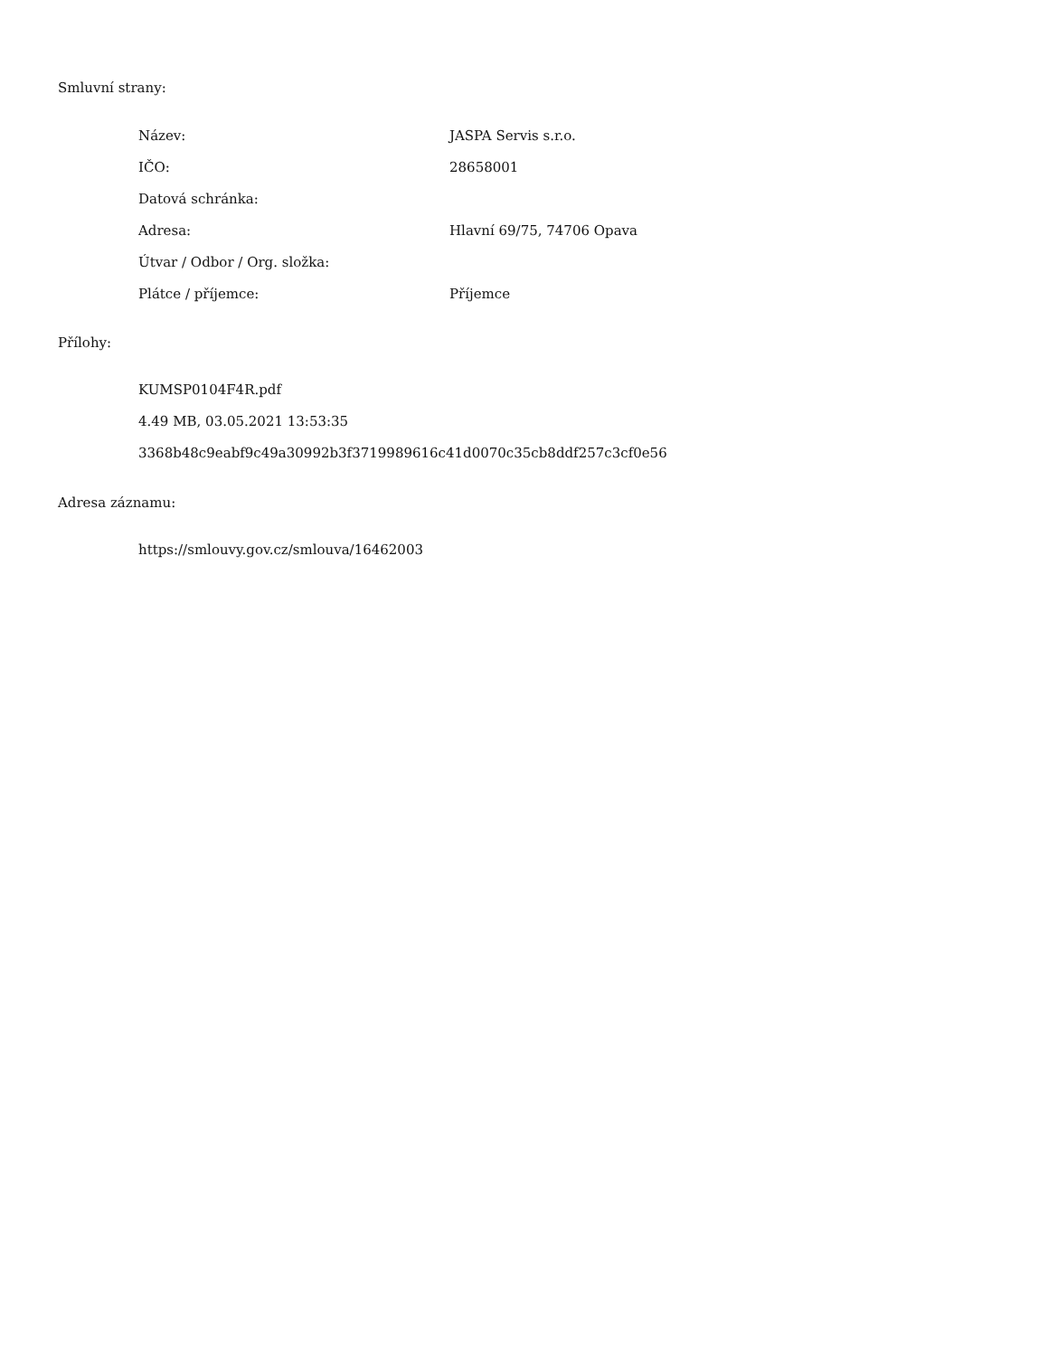Smluvní strany:
| Název: | JASPA Servis s.r.o. |
| IČO: | 28658001 |
| Datová schránka: | |
| Adresa: | Hlavní 69/75, 74706 Opava |
| Útvar / Odbor / Org. složka: | |
| Plátce / příjemce: | Příjemce |
Přílohy:
KUMSP0104F4R.pdf
4.49 MB, 03.05.2021 13:53:35
3368b48c9eabf9c49a30992b3f3719989616c41d0070c35cb8ddf257c3cf0e56
Adresa záznamu:
https://smlouvy.gov.cz/smlouva/16462003